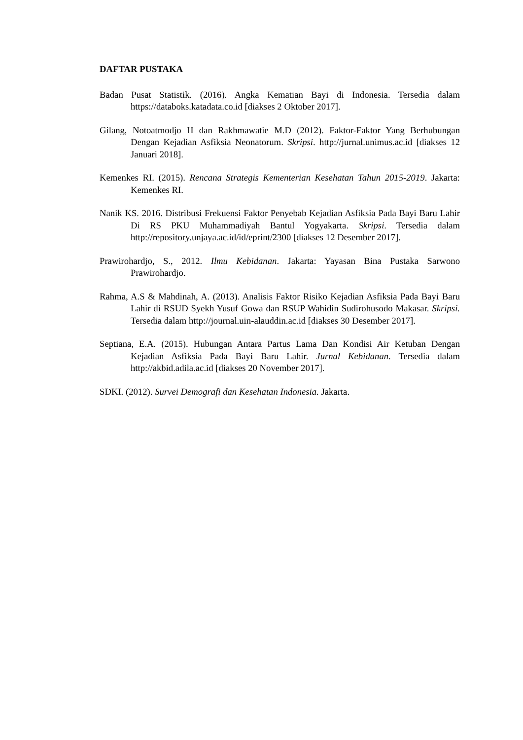DAFTAR PUSTAKA
Badan Pusat Statistik. (2016). Angka Kematian Bayi di Indonesia. Tersedia dalam https://databoks.katadata.co.id [diakses 2 Oktober 2017].
Gilang, Notoatmodjo H dan Rakhmawatie M.D (2012). Faktor-Faktor Yang Berhubungan Dengan Kejadian Asfiksia Neonatorum. Skripsi. http://jurnal.unimus.ac.id [diakses 12 Januari 2018].
Kemenkes RI. (2015). Rencana Strategis Kementerian Kesehatan Tahun 2015-2019. Jakarta: Kemenkes RI.
Nanik KS. 2016. Distribusi Frekuensi Faktor Penyebab Kejadian Asfiksia Pada Bayi Baru Lahir Di RS PKU Muhammadiyah Bantul Yogyakarta. Skripsi. Tersedia dalam http://repository.unjaya.ac.id/id/eprint/2300 [diakses 12 Desember 2017].
Prawirohardjo, S., 2012. Ilmu Kebidanan. Jakarta: Yayasan Bina Pustaka Sarwono Prawirohardjo.
Rahma, A.S & Mahdinah, A. (2013). Analisis Faktor Risiko Kejadian Asfiksia Pada Bayi Baru Lahir di RSUD Syekh Yusuf Gowa dan RSUP Wahidin Sudirohusodo Makasar. Skripsi. Tersedia dalam http://journal.uin-alauddin.ac.id [diakses 30 Desember 2017].
Septiana, E.A. (2015). Hubungan Antara Partus Lama Dan Kondisi Air Ketuban Dengan Kejadian Asfiksia Pada Bayi Baru Lahir. Jurnal Kebidanan. Tersedia dalam http://akbid.adila.ac.id [diakses 20 November 2017].
SDKI. (2012). Survei Demografi dan Kesehatan Indonesia. Jakarta.